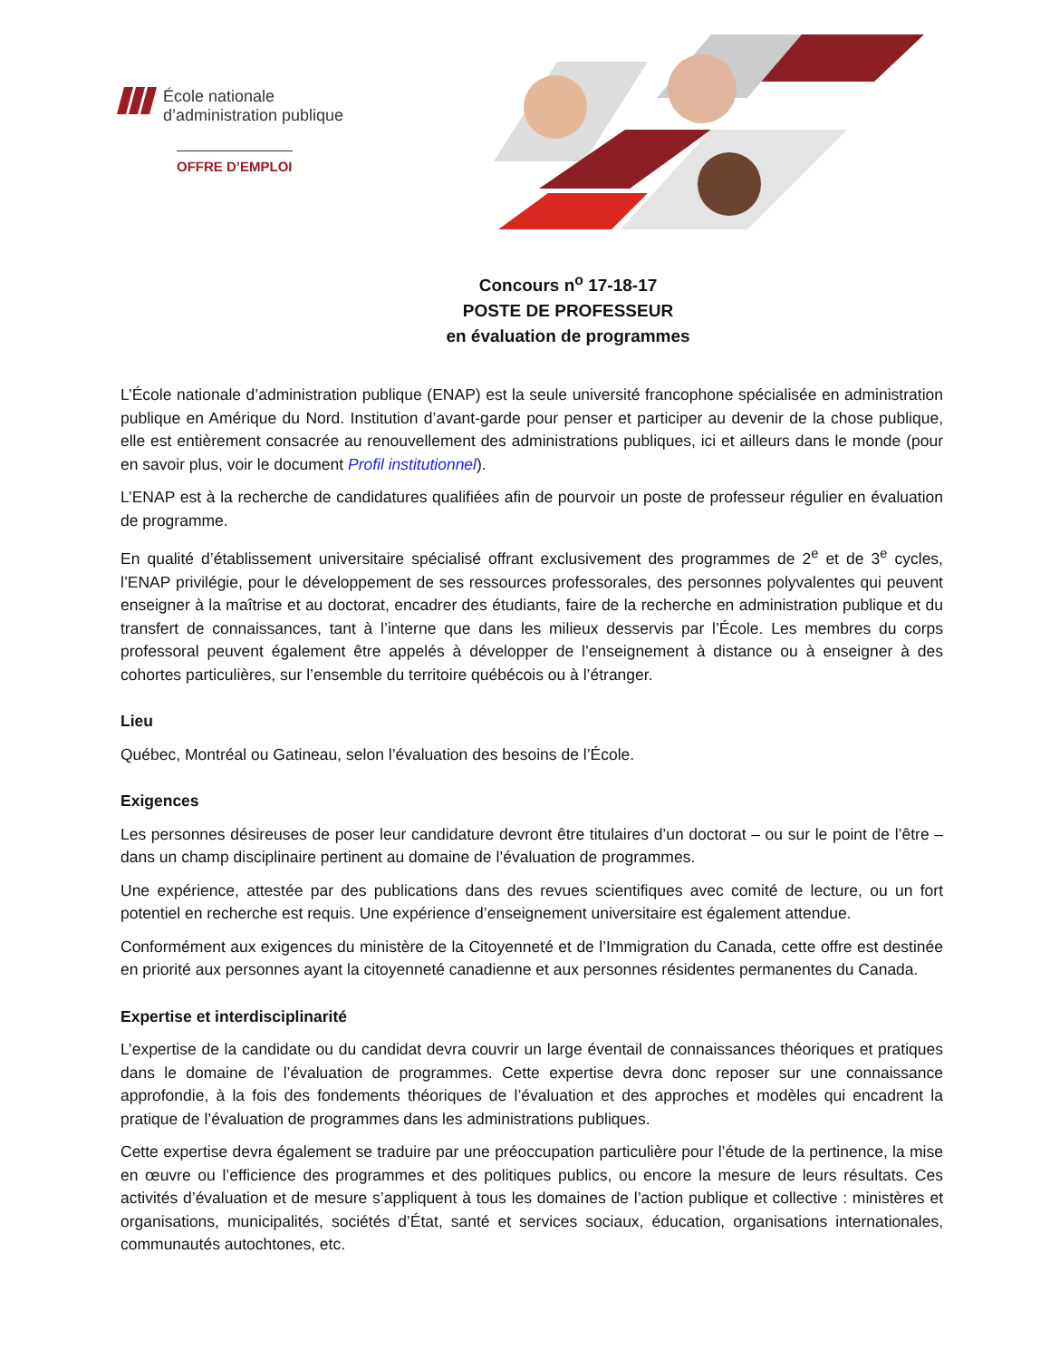École nationale
d’administration publique
OFFRE D’EMPLOI
Concours n<sup>o</sup> 17-18-17
POSTE DE PROFESSEUR
en évaluation de programmes
L’École nationale d’administration publique (ENAP) est la seule université francophone spécialisée en administration publique en Amérique du Nord. Institution d’avant-garde pour penser et participer au devenir de la chose publique, elle est entièrement consacrée au renouvellement des administrations publiques, ici et ailleurs dans le monde (pour en savoir plus, voir le document Profil institutionnel).
L’ENAP est à la recherche de candidatures qualifiées afin de pourvoir un poste de professeur régulier en évaluation de programme.
En qualité d’établissement universitaire spécialisé offrant exclusivement des programmes de 2<sup>e</sup> et de 3<sup>e</sup> cycles, l’ENAP privilégie, pour le développement de ses ressources professorales, des personnes polyvalentes qui peuvent enseigner à la maîtrise et au doctorat, encadrer des étudiants, faire de la recherche en administration publique et du transfert de connaissances, tant à l’interne que dans les milieux desservis par l’École. Les membres du corps professoral peuvent également être appelés à développer de l’enseignement à distance ou à enseigner à des cohortes particulières, sur l’ensemble du territoire québécois ou à l’étranger.
Lieu
Québec, Montréal ou Gatineau, selon l’évaluation des besoins de l’École.
Exigences
Les personnes désireuses de poser leur candidature devront être titulaires d’un doctorat – ou sur le point de l’être – dans un champ disciplinaire pertinent au domaine de l’évaluation de programmes.
Une expérience, attestée par des publications dans des revues scientifiques avec comité de lecture, ou un fort potentiel en recherche est requis. Une expérience d’enseignement universitaire est également attendue.
Conformément aux exigences du ministère de la Citoyenneté et de l’Immigration du Canada, cette offre est destinée en priorité aux personnes ayant la citoyenneté canadienne et aux personnes résidentes permanentes du Canada.
Expertise et interdisciplinarité
L’expertise de la candidate ou du candidat devra couvrir un large éventail de connaissances théoriques et pratiques dans le domaine de l’évaluation de programmes. Cette expertise devra donc reposer sur une connaissance approfondie, à la fois des fondements théoriques de l’évaluation et des approches et modèles qui encadrent la pratique de l’évaluation de programmes dans les administrations publiques.
Cette expertise devra également se traduire par une préoccupation particulière pour l’étude de la pertinence, la mise en œuvre ou l’efficience des programmes et des politiques publics, ou encore la mesure de leurs résultats. Ces activités d’évaluation et de mesure s’appliquent à tous les domaines de l’action publique et collective : ministères et organisations, municipalités, sociétés d’État, santé et services sociaux, éducation, organisations internationales, communautés autochtones, etc.